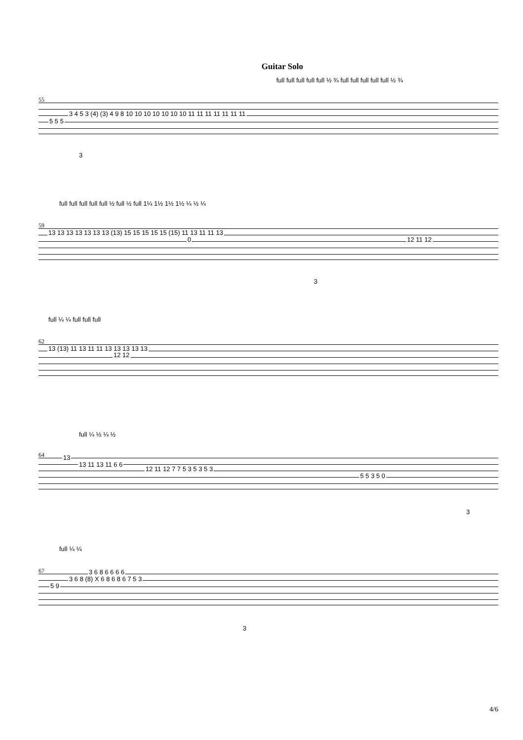Guitar Solo
55
3 4 5 3 (4) (3) 4 9 8 10 10 10 10 10 10 10 11 11 11 11 11 11 11
5 5 5
full full full full full ½ ¾ full full full full full ½ ¾
3
59
13 13 13 13 13 13 13 (13) 15 15 15 15 15 (15) 11 13 11 11 13
0 12 11 12
full full full full full ½ full ½ full 1¼ 1½ 1½ 1½ ¼ ½ ¼
3
62
13 (13) 11 13 11 11 13 13 13 13 13
12 12
full ¼ ¼ full full full
64
13
13 11 13 11 6 6
12 11 12 7 7 5 3 5 3 5 3
5 5 3 5 0
full ¼ ½ ¼ ½
3
67
3 6 8 6 6 6 6
3 6 8 (8) X 6 8 6 8 6 7 5 3
5 9
full ¼ ¼
3
4/6